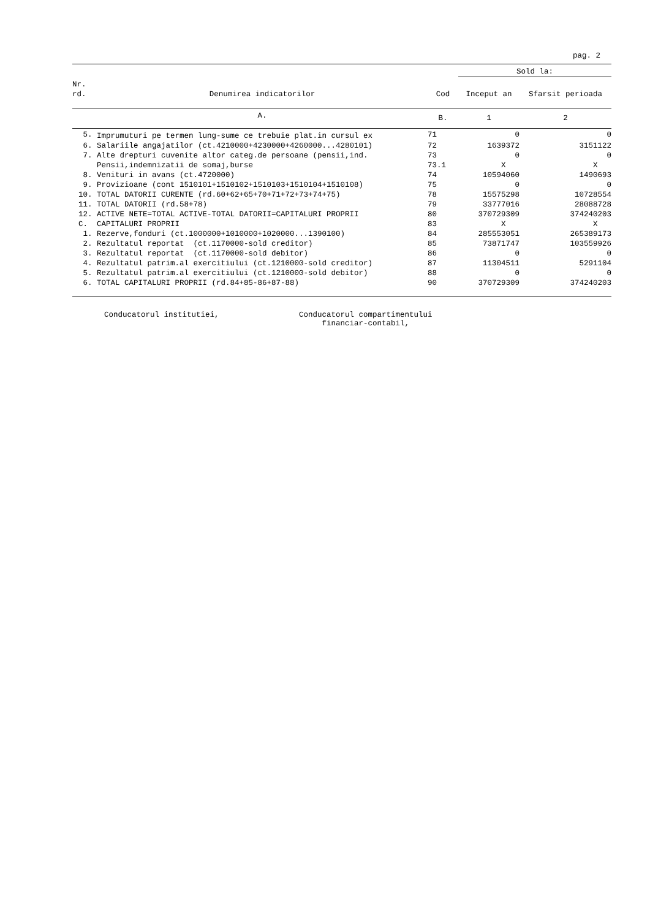pag. 2
| | | | Sold la: | |
| --- | --- | --- | --- | --- |
| Nr. rd. | Denumirea indicatorilor | Cod | Inceput an | Sfarsit perioada |
| | A. | B. | 1 | 2 |
| 5. | Imprumuturi pe termen lung-sume ce trebuie plat.in cursul ex | 71 | 0 | 0 |
| 6. | Salariile angajatilor (ct.4210000+4230000+4260000...4280101) | 72 | 1639372 | 3151122 |
| 7. | Alte drepturi cuvenite altor categ.de persoane (pensii,ind. | 73 | 0 | 0 |
| | Pensii,indemnizatii de somaj,burse | 73.1 | X | X |
| 8. | Venituri in avans (ct.4720000) | 74 | 10594060 | 1490693 |
| 9. | Provizioane (cont 1510101+1510102+1510103+1510104+1510108) | 75 | 0 | 0 |
| 10. | TOTAL DATORII CURENTE (rd.60+62+65+70+71+72+73+74+75) | 78 | 15575298 | 10728554 |
| 11. | TOTAL DATORII (rd.58+78) | 79 | 33777016 | 28088728 |
| 12. | ACTIVE NETE=TOTAL ACTIVE-TOTAL DATORII=CAPITALURI PROPRII | 80 | 370729309 | 374240203 |
| C. | CAPITALURI PROPRII | 83 | X | X |
| 1. | Rezerve,fonduri (ct.1000000+1010000+1020000...1390100) | 84 | 285553051 | 265389173 |
| 2. | Rezultatul reportat (ct.1170000-sold creditor) | 85 | 73871747 | 103559926 |
| 3. | Rezultatul reportat (ct.1170000-sold debitor) | 86 | 0 | 0 |
| 4. | Rezultatul patrim.al exercitiului (ct.1210000-sold creditor) | 87 | 11304511 | 5291104 |
| 5. | Rezultatul patrim.al exercitiului (ct.1210000-sold debitor) | 88 | 0 | 0 |
| 6. | TOTAL CAPITALURI PROPRII (rd.84+85-86+87-88) | 90 | 370729309 | 374240203 |
Conducatorul institutiei, Conducatorul compartimentului
financiar-contabil,